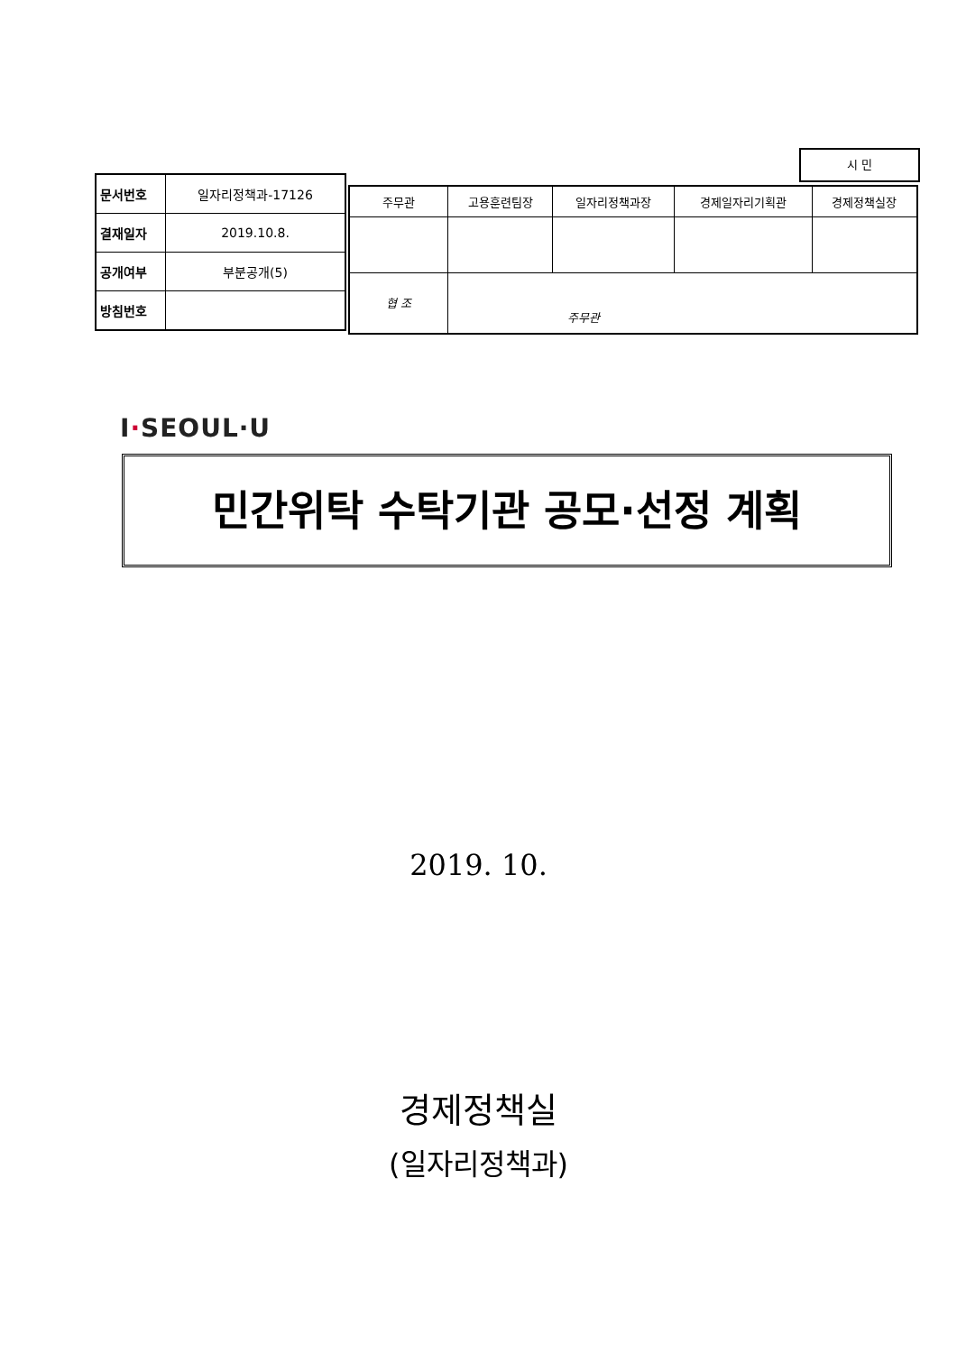시 민
| 문서번호 | 일자리정책과-17126 |
| 결재일자 | 2019.10.8. |
| 공개여부 | 부분공개(5) |
| 방침번호 | |
| 주무관 | 고용훈련팀장 | 일자리정책과장 | 경제일자리기획관 | 경제정책실장 |
| 협 조 | 주무관 | | | |
I·SEOUL·U
민간위탁 수탁기관 공모·선정 계획
2019. 10.
경제정책실
(일자리정책과)